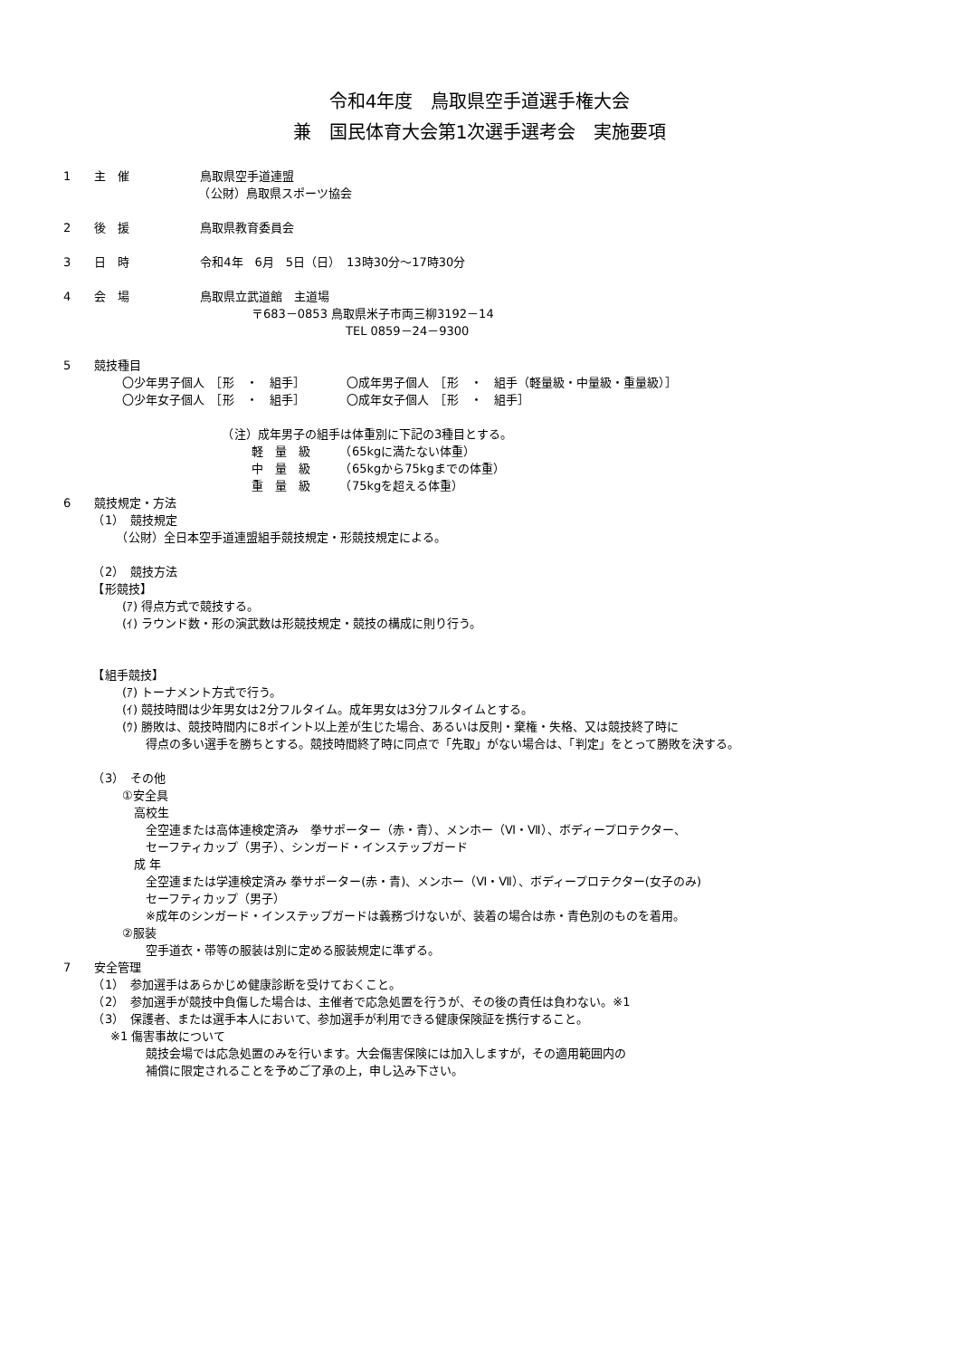令和4年度　鳥取県空手道選手権大会
兼　国民体育大会第1次選手選考会　実施要項
1　　主　催　　　　　　鳥取県空手道連盟
　　　　　　　　　　　　（公財）鳥取県スポーツ協会
2　　後　援　　　　　　鳥取県教育委員会
3　　日　時　　　　　　令和4年　6月　5日（日）　13時30分～17時30分
4　　会　場　　　　　　鳥取県立武道館　主道場
　　　　　　　　　　　　　　　　〒683－0853 鳥取県米子市両三柳3192－14
　　　　　　　　　　　　　　　　　　　　　　　　TEL 0859－24－9300
5　　競技種目
　　　　　〇少年男子個人　［形　・　組手］　　　　〇成年男子個人　［形　・　組手（軽量級・中量級・重量級）］
　　　　　〇少年女子個人　［形　・　組手］　　　　〇成年女子個人　［形　・　組手］
　　　　　　　　　　　　　　（注）成年男子の組手は体重別に下記の3種目とする。
　　　　　　　　　　　　　　　　軽　量　級　　　（65kgに満たない体重）
　　　　　　　　　　　　　　　　中　量　級　　　（65kgから75kgまでの体重）
　　　　　　　　　　　　　　　　重　量　級　　　（75kgを超える体重）
6　　競技規定・方法
　　　（1）　競技規定
　　　　　（公財）全日本空手道連盟組手競技規定・形競技規定による。
　　　（2）　競技方法
　　　【形競技】
　　　　　(ｱ) 得点方式で競技する。
　　　　　(ｲ) ラウンド数・形の演武数は形競技規定・競技の構成に則り行う。
　　　【組手競技】
　　　　　(ｱ) トーナメント方式で行う。
　　　　　(ｲ) 競技時間は少年男女は2分フルタイム。成年男女は3分フルタイムとする。
　　　　　(ｳ) 勝敗は、競技時間内に8ポイント以上差が生じた場合、あるいは反則・棄権・失格、又は競技終了時に
　　　　　　　得点の多い選手を勝ちとする。競技時間終了時に同点で「先取」がない場合は、「判定」をとって勝敗を決する。
　　　（3）　その他
　　　　　①安全具
　　　　　　高校生
　　　　　　　全空連または高体連検定済み　拳サポーター（赤・青）、メンホー（Ⅵ・Ⅶ）、ボディープロテクター、
　　　　　　　セーフティカップ（男子）、シンガード・インステップガード
　　　　　　成 年
　　　　　　　全空連または学連検定済み 拳サポーター(赤・青)、メンホー（Ⅵ・Ⅶ）、ボディープロテクター(女子のみ)
　　　　　　　セーフティカップ（男子）
　　　　　　　※成年のシンガード・インステップガードは義務づけないが、装着の場合は赤・青色別のものを着用。
　　　　　②服装
　　　　　　　空手道衣・帯等の服装は別に定める服装規定に準ずる。
7　　安全管理
　　　（1）　参加選手はあらかじめ健康診断を受けておくこと。
　　　（2）　参加選手が競技中負傷した場合は、主催者で応急処置を行うが、その後の責任は負わない。※1
　　　（3）　保護者、または選手本人において、参加選手が利用できる健康保険証を携行すること。
　　　　※1 傷害事故について
　　　　　　　競技会場では応急処置のみを行います。大会傷害保険には加入しますが，その適用範囲内の
　　　　　　　補償に限定されることを予めご了承の上，申し込み下さい。